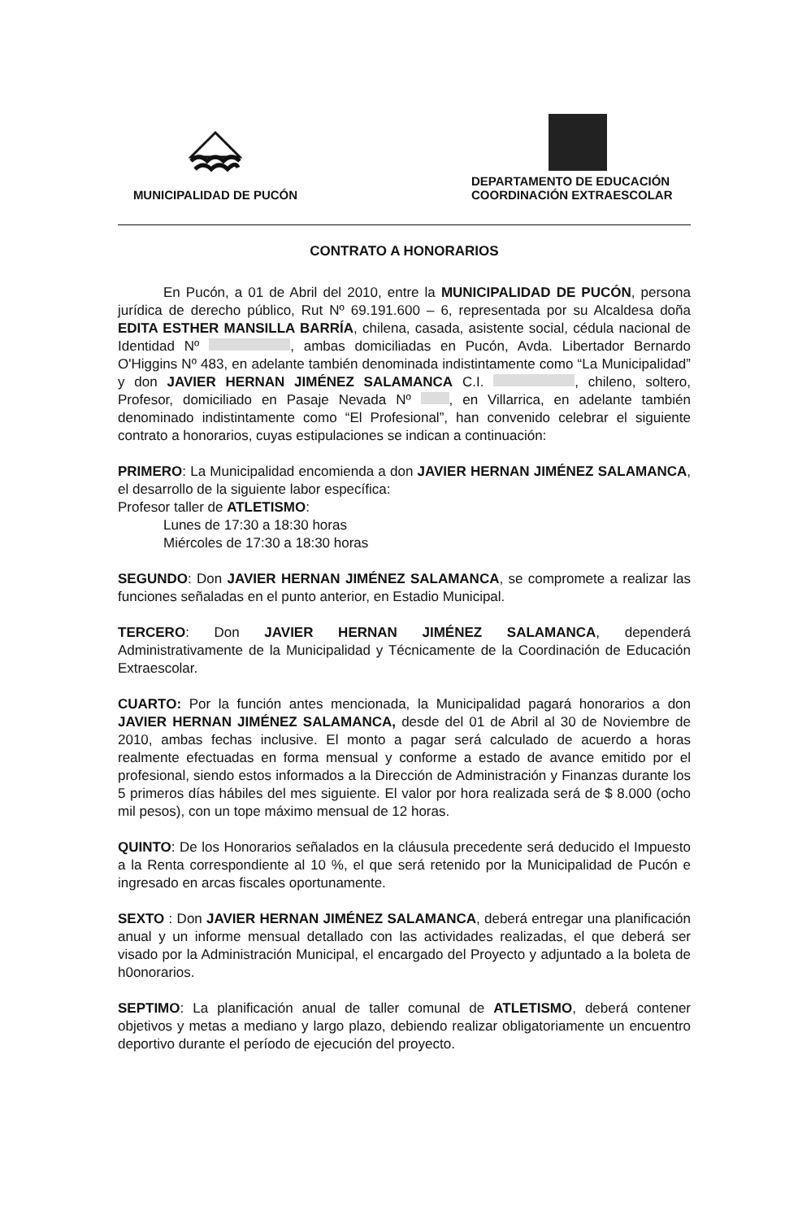MUNICIPALIDAD DE PUCÓN
DEPARTAMENTO DE EDUCACIÓN
COORDINACIÓN EXTRAESCOLAR
CONTRATO A HONORARIOS
En Pucón, a 01 de Abril del 2010, entre la MUNICIPALIDAD DE PUCÓN, persona jurídica de derecho público, Rut Nº 69.191.600 – 6, representada por su Alcaldesa doña EDITA ESTHER MANSILLA BARRÍA, chilena, casada, asistente social, cédula nacional de Identidad Nº , ambas domiciliadas en Pucón, Avda. Libertador Bernardo O'Higgins Nº 483, en adelante también denominada indistintamente como “La Municipalidad” y don JAVIER HERNAN JIMÉNEZ SALAMANCA C.I. , chileno, soltero, Profesor, domiciliado en Pasaje Nevada Nº , en Villarrica, en adelante también denominado indistintamente como “El Profesional”, han convenido celebrar el siguiente contrato a honorarios, cuyas estipulaciones se indican a continuación:
PRIMERO: La Municipalidad encomienda a don JAVIER HERNAN JIMÉNEZ SALAMANCA, el desarrollo de la siguiente labor específica:
Profesor taller de ATLETISMO:
Lunes de 17:30 a 18:30 horas
Miércoles de 17:30 a 18:30 horas
SEGUNDO: Don JAVIER HERNAN JIMÉNEZ SALAMANCA, se compromete a realizar las funciones señaladas en el punto anterior, en Estadio Municipal.
TERCERO: Don JAVIER HERNAN JIMÉNEZ SALAMANCA, dependerá Administrativamente de la Municipalidad y Técnicamente de la Coordinación de Educación Extraescolar.
CUARTO: Por la función antes mencionada, la Municipalidad pagará honorarios a don JAVIER HERNAN JIMÉNEZ SALAMANCA, desde del 01 de Abril al 30 de Noviembre de 2010, ambas fechas inclusive. El monto a pagar será calculado de acuerdo a horas realmente efectuadas en forma mensual y conforme a estado de avance emitido por el profesional, siendo estos informados a la Dirección de Administración y Finanzas durante los 5 primeros días hábiles del mes siguiente. El valor por hora realizada será de $ 8.000 (ocho mil pesos), con un tope máximo mensual de 12 horas.
QUINTO: De los Honorarios señalados en la cláusula precedente será deducido el Impuesto a la Renta correspondiente al 10 %, el que será retenido por la Municipalidad de Pucón e ingresado en arcas fiscales oportunamente.
SEXTO : Don JAVIER HERNAN JIMÉNEZ SALAMANCA, deberá entregar una planificación anual y un informe mensual detallado con las actividades realizadas, el que deberá ser visado por la Administración Municipal, el encargado del Proyecto y adjuntado a la boleta de h0onorarios.
SEPTIMO: La planificación anual de taller comunal de ATLETISMO, deberá contener objetivos y metas a mediano y largo plazo, debiendo realizar obligatoriamente un encuentro deportivo durante el período de ejecución del proyecto.